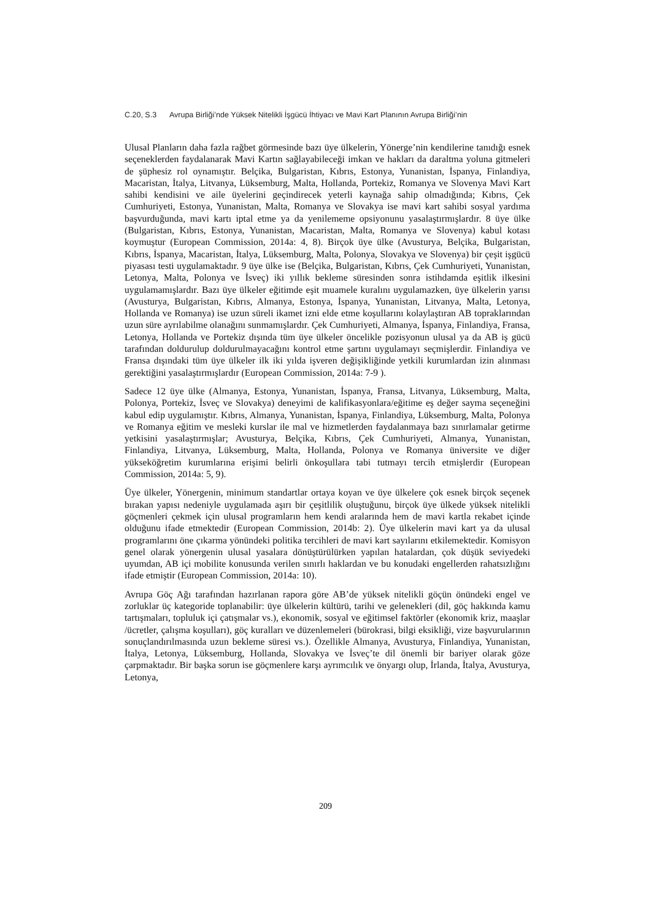C.20, S.3 Avrupa Birliği’nde Yüksek Nitelikli İşgücü İhtiyacı ve Mavi Kart Planının Avrupa Birliği’nin
Ulusal Planların daha fazla rağbet görmesinde bazı üye ülkelerin, Yönerge’nin kendilerine tanıdığı esnek seçeneklerden faydalanarak Mavi Kartın sağlayabileceği imkan ve hakları da daraltma yoluna gitmeleri de şüphesiz rol oynamıştır. Belçika, Bulgaristan, Kıbrıs, Estonya, Yunanistan, İspanya, Finlandiya, Macaristan, İtalya, Litvanya, Lüksemburg, Malta, Hollanda, Portekiz, Romanya ve Slovenya Mavi Kart sahibi kendisini ve aile üyelerini geçindirecek yeterli kaynağa sahip olmadığında; Kıbrıs, Çek Cumhuriyeti, Estonya, Yunanistan, Malta, Romanya ve Slovakya ise mavi kart sahibi sosyal yardıma başvurduğunda, mavi kartı iptal etme ya da yenilememe opsiyonunu yasalaştırmışlardır. 8 üye ülke (Bulgaristan, Kıbrıs, Estonya, Yunanistan, Macaristan, Malta, Romanya ve Slovenya) kabul kotası koymuştur (European Commission, 2014a: 4, 8). Birçok üye ülke (Avusturya, Belçika, Bulgaristan, Kıbrıs, İspanya, Macaristan, İtalya, Lüksemburg, Malta, Polonya, Slovakya ve Slovenya) bir çeşit işgücü piyasası testi uygulamaktadır. 9 üye ülke ise (Belçika, Bulgaristan, Kıbrıs, Çek Cumhuriyeti, Yunanistan, Letonya, Malta, Polonya ve İsveç) iki yıllık bekleme süresinden sonra istihdamda eşitlik ilkesini uygulamamışlardır. Bazı üye ülkeler eğitimde eşit muamele kuralını uygulamazken, üye ülkelerin yarısı (Avusturya, Bulgaristan, Kıbrıs, Almanya, Estonya, İspanya, Yunanistan, Litvanya, Malta, Letonya, Hollanda ve Romanya) ise uzun süreli ikamet izni elde etme koşullarını kolaylaştıran AB topraklarından uzun süre ayrılabilme olanağını sunmamışlardır. Çek Cumhuriyeti, Almanya, İspanya, Finlandiya, Fransa, Letonya, Hollanda ve Portekiz dışında tüm üye ülkeler öncelikle pozisyonun ulusal ya da AB iş gücü tarafından doldurulup doldurulmayacağını kontrol etme şartını uygulamayı seçmişlerdir. Finlandiya ve Fransa dışındaki tüm üye ülkeler ilk iki yılda işveren değişikliğinde yetkili kurumlardan izin alınması gerektiğini yasalaştırmışlardır (European Commission, 2014a: 7-9 ).
Sadece 12 üye ülke (Almanya, Estonya, Yunanistan, İspanya, Fransa, Litvanya, Lüksemburg, Malta, Polonya, Portekiz, İsveç ve Slovakya) deneyimi de kalifikasyonlara/eğitime eş değer sayma seçeneğini kabul edip uygulamıştır. Kıbrıs, Almanya, Yunanistan, İspanya, Finlandiya, Lüksemburg, Malta, Polonya ve Romanya eğitim ve mesleki kurslar ile mal ve hizmetlerden faydalanmaya bazı sınırlamalar getirme yetkisini yasalaştırmışlar; Avusturya, Belçika, Kıbrıs, Çek Cumhuriyeti, Almanya, Yunanistan, Finlandiya, Litvanya, Lüksemburg, Malta, Hollanda, Polonya ve Romanya üniversite ve diğer yükseköğretim kurumlarına erişimi belirli önkoşullara tabi tutmayı tercih etmişlerdir (European Commission, 2014a: 5, 9).
Üye ülkeler, Yönergenin, minimum standartlar ortaya koyan ve üye ülkelere çok esnek birçok seçenek bırakan yapısı nedeniyle uygulamada aşırı bir çeşitlilik oluştuğunu, birçok üye ülkede yüksek nitelikli göçmenleri çekmek için ulusal programların hem kendi aralarında hem de mavi kartla rekabet içinde olduğunu ifade etmektedir (European Commission, 2014b: 2). Üye ülkelerin mavi kart ya da ulusal programlarını öne çıkarma yönündeki politika tercihleri de mavi kart sayılarını etkilemektedir. Komisyon genel olarak yönergenin ulusal yasalara dönüştürülürken yapılan hatalardan, çok düşük seviyedeki uyumdan, AB içi mobilite konusunda verilen sınırlı haklardan ve bu konudaki engellerden rahatsızlığını ifade etmiştir (European Commission, 2014a: 10).
Avrupa Göç Ağı tarafından hazırlanan rapora göre AB’de yüksek nitelikli göçün önündeki engel ve zorluklar üç kategoride toplanabilir: üye ülkelerin kültürü, tarihi ve gelenekleri (dil, göç hakkında kamu tartışmaları, topluluk içi çatışmalar vs.), ekonomik, sosyal ve eğitimsel faktörler (ekonomik kriz, maaşlar /ücretler, çalışma koşulları), göç kuralları ve düzenlemeleri (bürokrasi, bilgi eksikliği, vize başvurularının sonuçlandırılmasında uzun bekleme süresi vs.). Özellikle Almanya, Avusturya, Finlandiya, Yunanistan, İtalya, Letonya, Lüksemburg, Hollanda, Slovakya ve İsveç’te dil önemli bir bariyer olarak göze çarpmaktadır. Bir başka sorun ise göçmenlere karşı ayrımcılık ve önyargı olup, İrlanda, İtalya, Avusturya, Letonya,
209